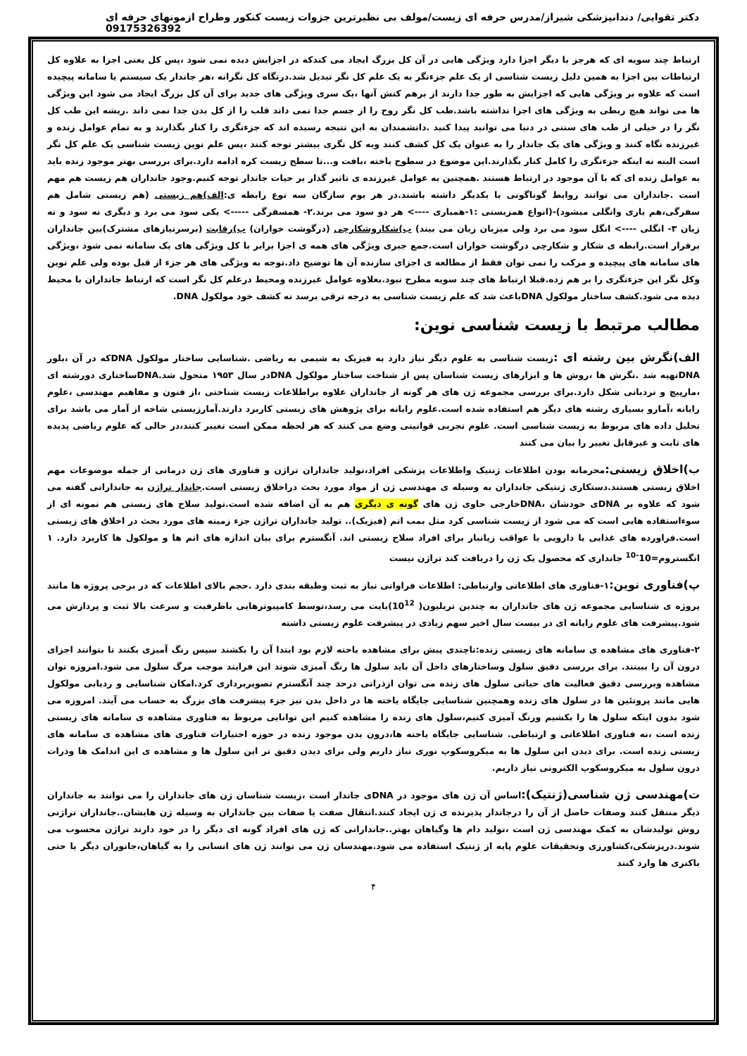دکتر تقوایی/ دندانپزشکی شیراز/مدرس حرفه ای زیست/مولف بی نظیرترین جزوات زیست کنکور وطراح ازمونهای حرفه ای 09175326392
ارتباط چند سویه ای که هرجز با دیگر اجزا دارد ویژگی هایی در آن کل بزرگ ایجاد می کندکه در اجزایش دیده نمی شود ،پس کل یعنی اجزا به علاوه کل ارتباطات بین اجزا به همین دلیل زیست شناسی از یک علم جزءنگر به یک علم کل نگر تبدیل شد.درنگاه کل نگرانه ،هر جاندار یک سیستم یا سامانه پیچیده است که علاوه بر ویژگی هایی که اجزایش به طور جدا دارند از برهم کنش آنها ،یک سری ویژگی های جدید برای آن کل بزرگ ایجاد می شود این ویژگی ها می تواند هیچ ربطی به ویژگی های اجزا نداشته باشد.طب کل نگر روح را از جسم جدا نمی داند قلب را از کل بدن جدا نمی داند .ریشه این طب کل نگر را در خیلی از طب های سنتی در دنیا می توانید پیدا کنید .دانشمندان به این نتیجه رسیده اند که جزءنگری را کنار بگذارند و به تمام عوامل زنده و غیرزنده نگاه کنند و ویژگی های یک جاندار را به عنوان یک کل کشف کنند وبه کل نگری بیشتر توجه کنند ،پس علم نوین زیست شناسی یک علم کل نگر است البته نه اینکه جزءنگری را کامل کنار بگذارند.این موضوع در سطوح یاخته ،بافت و...تا سطح زیست کره ادامه دارد.برای بررسی بهتر موجود زنده باید به عوامل زنده ای که با آن موجود در ارتباط هستند .همچنین به عوامل غیرزنده ی تاثیر گذار بر حیات جاندار توجه کنیم.وجود جانداران هم زیست هم مهم است .جانداران می توانند روابط گوناگونی با یکدیگر داشته باشند.در هر بوم سازگان سه نوع رابطه ی:الف)هم زیستی (هم زیستی شامل هم سفرگی،هم یاری وانگلی میشود)-(انواع همزیستی :۱-همیاری ----> هر دو سود می برند.۲- همسفرگی -----> یکی سود می برد و دیگری نه سود و نه زیان ۳- انگلی ----> انگل سود می برد ولی میزبان زیان می بیند) ب)شکاروشکارچی (درگوشت خواران) پ)رقابت (برسرنیازهای مشترک)بین جانداران برقرار است.رابطه ی شکار و شکارچی درگوشت خواران است.جمع جبری ویژگی های همه ی اجزا برابر با کل ویژگی های یک سامانه نمی شود ،ویژگی های سامانه های پیچیده و مرکب را نمی توان فقط از مطالعه ی اجزای سازنده آن ها توضیح داد.توجه به ویژگی های هر جزء از قبل بوده ولی علم نوین وکل نگر این جزءنگری را بر هم زده.قبلا ارتباط های چند سویه مطرح نبود.بعلاوه عوامل غیرزنده ومحیط درعلم کل نگر است که ارتباط جانداران با محیط دیده می شود.کشف ساختار مولکول DNAباعث شد که علم زیست شناسی به درجه ترقی برسد نه کشف خود مولکول DNA.
مطالب مرتبط با زیست شناسی نوین:
الف)نگرش بین رشته ای : زیست شناسی به علوم دیگر نیاز دارد به فیزیک به شیمی به ریاضی .شناسایی ساختار مولکول DNAکه در آن ،بلور DNAتهیه شد .نگرش ها ،روش ها و ابزارهای زیست شناسان پس از شناخت ساختار مولکول DNAدر سال ۱۹۵۳ متحول شد.DNAساختاری دورشته ای ،مارپیچ و نردبانی شکل دارد.برای بررسی مجموعه ژن های هر گونه از جانداران علاوه براطلاعات زیست شناختی ،از فنون و مفاهیم مهندسی ،علوم رایانه ،آمارو بسیاری رشته های دیگر هم استفاده شده است.علوم رایانه برای پژوهش های زیستی کاربرد دارند.آمارزیستی شاخه از آمار می باشد برای تحلیل داده های مربوط به زیست شناسی است. علوم تجربی قوانینی وضع می کنند که هر لحظه ممکن است تغییر کنند،در حالی که علوم ریاضی پدیده های ثابت و غیرقابل تغییر را بیان می کنند
ب)اخلاق زیستی: محرمانه بودن اطلاعات ژنتیک واطلاعات پزشکی افراد،تولید جانداران تراژن و فناوری های ژن درمانی از جمله موضوعات مهم اخلاق زیستی هستند.دستکاری ژنتیکی جانداران به وسیله ی مهندسی ژن از مواد مورد بحث دراخلاق زیستی است.جاندار تراژن به جاندارانی گفته می شود که علاوه بر DNAی خودشان ،DNAخارجی حاوی ژن های گونه ی دیگری هم به آن اضافه شده است.تولید سلاح های زیستی هم نمونه ای از سوءاستفاده هایی است که می شود از زیست شناسی کرد مثل بمب اتم (فیزیک).. تولید جانداران تراژن جزء زمینه های مورد بحث در اخلاق های زیستی است.فراورده های غذایی یا دارویی با عواقب زیانبار برای افراد سلاح زیستی اند. آنگسترم برای بیان اندازه های اتم ها و مولکول ها کاربرد دارد. ۱ انگستروم=10<sup>-10</sup> جانداری که محصول یک ژن را دریافت کند تراژن نیست
پ)فناوری نوین: ۱-فناوری های اطلاعاتی وارتباطی: اطلاعات فراوانی نیاز به ثبت وطبقه بندی دارد .حجم بالای اطلاعات که در برخی پروژه ها مانند پروژه ی شناسایی مجموعه ژن های جانداران به چندین تریلیون( 10<sup>12</sup>)بایت می رسد،توسط کامپیوترهایی باظرفیت و سرعت بالا ثبت و پردازش می شود.پیشرفت های علوم رایانه ای در بیست سال اخیر سهم زیادی در پیشرفت علوم زیستی داشته
۲-فناوری های مشاهده ی سامانه های زیستی زنده:تاچندی پیش برای مشاهده یاخته لازم بود ابتدا آن را بکشند سپس رنگ آمیزی بکنند تا بتوانند اجزای درون آن را ببینند. برای بررسی دقیق سلول وساختارهای داخل آن باید سلول ها رنگ آمیزی شوند این فرایند موجب مرگ سلول می شود.امروزه توان مشاهده وبررسی دقیق فعالیت های حیاتی سلول های زنده می توان ازذراتی درحد چند آنگسترم تصویربرداری کرد.امکان شناسایی و ردیابی مولکول هایی مانند پروتئین ها در سلول های زنده وهمچنین شناسایی جایگاه یاخته ها در داخل بدن نیز جزء پیشرفت های بزرگ به حساب می آیند. امروزه می شود بدون اینکه سلول ها را بکشیم ورنگ آمیزی کنیم،سلول های زنده را مشاهده کنیم این توانایی مربوط به فناوری مشاهده ی سامانه های زیستی زنده است ،نه فناوری اطلاعاتی و ارتباطی. شناسایی جایگاه یاخته ها،درون بدن موجود زنده در حوزه اختیارات فناوری های مشاهده ی سامانه های زیستی زنده است. برای دیدن این سلول ها به میکروسکوپ نوری نیاز داریم ولی برای دیدن دقیق تر این سلول ها و مشاهده ی این اندامک ها وذرات درون سلول به میکروسکوپ الکترونی نیاز داریم.
ت)مهندسی ژن شناسی(ژنتیک): اساس آن ژن های موجود در DNAی جاندار است ،زیست شناسان ژن های جانداران را می توانند به جانداران دیگر منتقل کنند وصفات حاصل از آن را درجاندار پذیرنده ی ژن ایجاد کنند.انتقال صفت یا صفات بین جانداران به وسیله ژن هایشان..جانداران تراژنی روش تولیدشان به کمک مهندسی ژن است ،تولید دام ها وگیاهان بهتر..جاندارانی که ژن های افراد گونه ای دیگر را در خود دارند تراژن محسوب می شوند.درپزشکی،کشاورزی وتحقیقات علوم پایه از ژنتیک استفاده می شود.مهندسان ژن می توانند ژن های انسانی را به گیاهان،جانوران دیگر یا حتی باکتری ها وارد کنند
۴